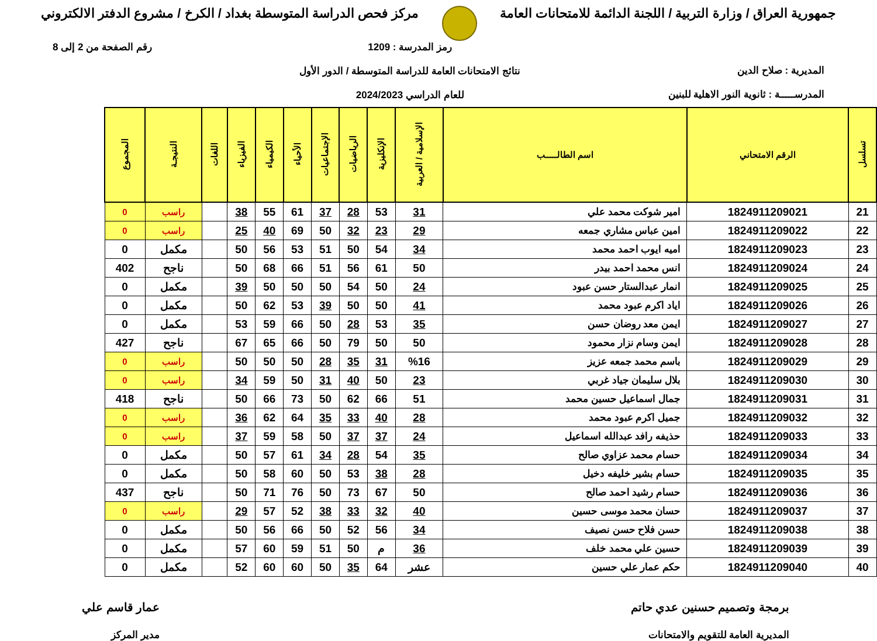جمهورية العراق / وزارة التربية / اللجنة الدائمة للامتحانات العامة
مركز فحص الدراسة المتوسطة بغداد / الكرخ / مشروع الدفتر الالكتروني
المديرية : صلاح الدين
المدرســـــة : ثانوية النور الاهلية للبنين
رمز المدرسة : 1209
نتائج الامتحانات العامة للدراسة المتوسطة / الدور الأول
للعام الدراسي 2024/2023
رقم الصفحة من 2 إلى 8
| تسلسل | الرقم الامتحاني | اسم الطالـــــب | الإسلامية / العربية | الإنكليزية | الرياضيات | الإجتماعيات | الأحياء | الكيمياء | الفيزياء | اللغات | النتيجـة | المجموع |
| --- | --- | --- | --- | --- | --- | --- | --- | --- | --- | --- | --- | --- |
| 21 | 1824911209021 | امير شوكت محمد علي | 31 | 53 | 28 | 37 | 61 | 55 | 38 | | راسب | 0 |
| 22 | 1824911209022 | امين عباس مشاري جمعه | 29 | 23 | 32 | 50 | 69 | 40 | 25 | | راسب | 0 |
| 23 | 1824911209023 | اميه ايوب احمد محمد | 34 | 54 | 50 | 51 | 53 | 56 | 50 | | مكمل | 0 |
| 24 | 1824911209024 | انس محمد احمد بيدر | 50 | 61 | 56 | 51 | 66 | 68 | 50 | | ناجح | 402 |
| 25 | 1824911209025 | انمار عبدالستار حسن عبود | 24 | 50 | 54 | 50 | 50 | 50 | 39 | | مكمل | 0 |
| 26 | 1824911209026 | اياد اكرم عبود محمد | 41 | 50 | 50 | 39 | 53 | 62 | 50 | | مكمل | 0 |
| 27 | 1824911209027 | ايمن معد روضان حسن | 35 | 53 | 28 | 50 | 66 | 59 | 53 | | مكمل | 0 |
| 28 | 1824911209028 | ايمن وسام نزار محمود | 50 | 50 | 79 | 50 | 66 | 65 | 67 | | ناجح | 427 |
| 29 | 1824911209029 | باسم محمد جمعه عزيز | %16 | 31 | 35 | 28 | 50 | 50 | 50 | | راسب | 0 |
| 30 | 1824911209030 | بلال سليمان جياد غربي | 23 | 50 | 40 | 31 | 50 | 59 | 34 | | راسب | 0 |
| 31 | 1824911209031 | جمال اسماعيل حسين محمد | 51 | 66 | 62 | 50 | 73 | 66 | 50 | | ناجح | 418 |
| 32 | 1824911209032 | جميل اكرم عبود محمد | 28 | 40 | 33 | 35 | 64 | 62 | 36 | | راسب | 0 |
| 33 | 1824911209033 | حذيفه رافد عبدالله اسماعيل | 24 | 37 | 37 | 50 | 58 | 59 | 37 | | راسب | 0 |
| 34 | 1824911209034 | حسام محمد عزاوي صالح | 35 | 54 | 28 | 34 | 61 | 57 | 50 | | مكمل | 0 |
| 35 | 1824911209035 | حسام بشير خليفه دخيل | 28 | 38 | 53 | 50 | 60 | 58 | 50 | | مكمل | 0 |
| 36 | 1824911209036 | حسام رشيد احمد صالح | 50 | 67 | 73 | 50 | 76 | 71 | 50 | | ناجح | 437 |
| 37 | 1824911209037 | حسان محمد موسى حسين | 40 | 32 | 33 | 38 | 52 | 57 | 29 | | راسب | 0 |
| 38 | 1824911209038 | حسن فلاح حسن نصيف | 34 | 56 | 52 | 50 | 66 | 56 | 50 | | مكمل | 0 |
| 39 | 1824911209039 | حسين علي محمد خلف | 36 | م | 50 | 51 | 59 | 60 | 57 | | مكمل | 0 |
| 40 | 1824911209040 | حكم عمار علي حسين | عشر | 64 | 35 | 50 | 60 | 60 | 52 | | مكمل | 0 |
برمجة وتصميم حسنين عدي حاتم
المديرية العامة للتقويم والامتحانات
عمار قاسم علي
مدير المركز